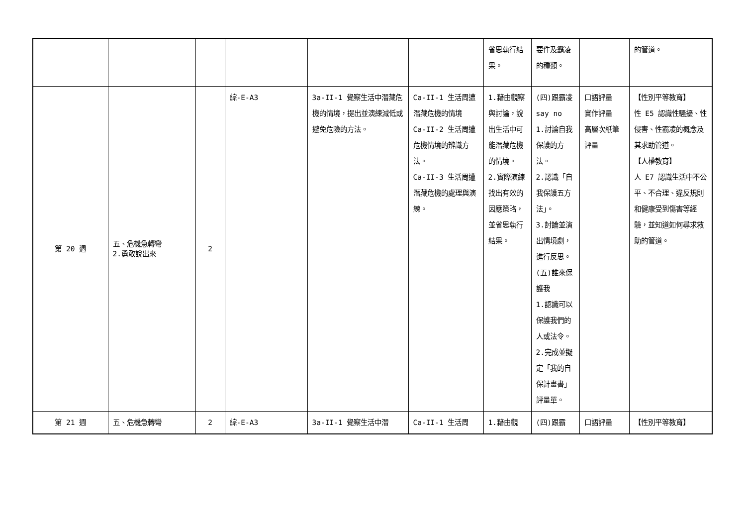| | | | | | | 省思執行結果。 | 要件及霸凌的種類。 | | 的管道。 |
| 第 20 週 | 五、危機急轉彎 2.勇敢說出來 | 2 | 綜-E-A3 | 3a-II-1 覺察生活中潛藏危機的情境，提出並演練減低或避免危險的方法。 | Ca-II-1 生活周遭潛藏危機的情境 Ca-II-2 生活周遭危機情境的辨識方法。 Ca-II-3 生活周遭潛藏危機的處理與演練。 | 1.藉由觀察與討論，說出生活中可能潛藏危機的情境。 2.實際演練找出有效的因應策略，並省思執行結果。 | (四)跟霸凌 say no 1.討論自我保護的方法。 2.認識「自我保護五方法」。 3.討論並演出情境劇，進行反思。 (五)誰來保護我 1.認識可以保護我們的人或法令。 2.完成並擬定「我的自保計畫書」評量單。 | 口語評量 實作評量 高層次紙筆評量 | 【性別平等教育】 性 E5 認識性騷擾、性侵害、性霸凌的概念及其求助管道。 【人權教育】 人 E7 認識生活中不公平、不合理、違反規則和健康受到傷害等經驗，並知道如何尋求救助的管道。 |
| 第 21 週 | 五、危機急轉彎 | 2 | 綜-E-A3 | 3a-II-1 覺察生活中潛 | Ca-II-1 生活周 | 1.藉由觀 | (四)跟霸 | 口語評量 | 【性別平等教育】 |